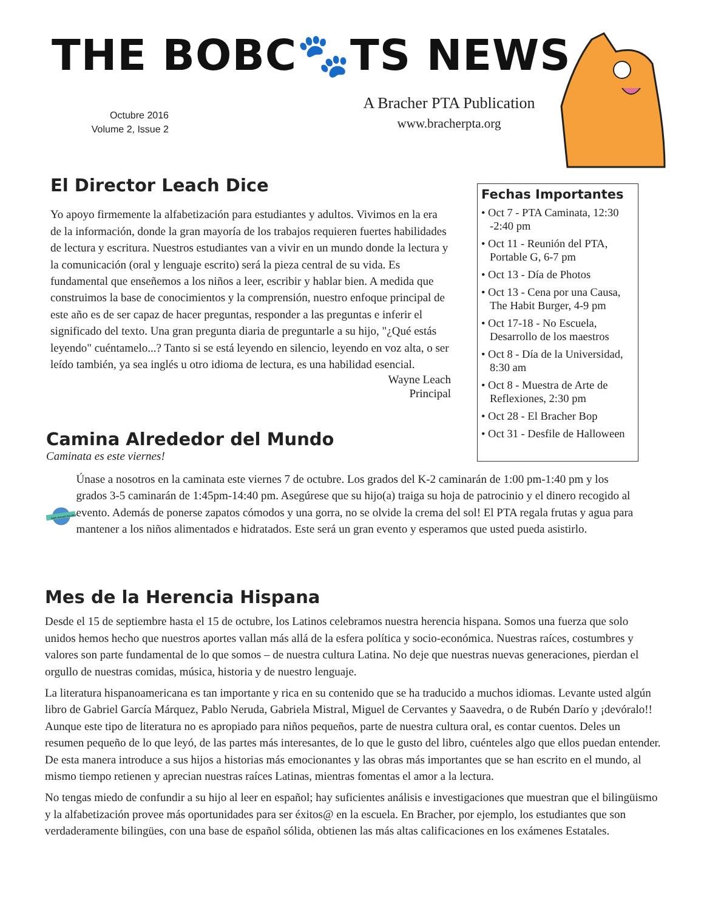THE BOBC🐾TS NEWS
Octubre 2016
Volume 2, Issue 2
A Bracher PTA Publication
www.bracherpta.org
El Director Leach Dice
Yo apoyo firmemente la alfabetización para estudiantes y adultos. Vivimos en la era de la información, donde la gran mayoría de los trabajos requieren fuertes habilidades de lectura y escritura. Nuestros estudiantes van a vivir en un mundo donde la lectura y la comunicación (oral y lenguaje escrito) será la pieza central de su vida. Es fundamental que enseñemos a los niños a leer, escribir y hablar bien. A medida que construimos la base de conocimientos y la comprensión, nuestro enfoque principal de este año es de ser capaz de hacer preguntas, responder a las preguntas e inferir el significado del texto. Una gran pregunta diaria de preguntarle a su hijo, "¿Qué estás leyendo" cuéntamelo...? Tanto si se está leyendo en silencio, leyendo en voz alta, o ser leído también, ya sea inglés u otro idioma de lectura, es una habilidad esencial.
Wayne Leach
Principal
Fechas Importantes
• Oct 7 - PTA Caminata, 12:30 -2:40 pm
• Oct 11 - Reunión del PTA, Portable G, 6-7 pm
• Oct 13 - Día de Photos
• Oct 13 - Cena por una Causa, The Habit Burger, 4-9 pm
• Oct 17-18 - No Escuela, Desarrollo de los maestros
• Oct 8 - Día de la Universidad, 8:30 am
• Oct 8 - Muestra de Arte de Reflexiones, 2:30 pm
• Oct 28 - El Bracher Bop
• Oct 31 - Desfile de Halloween
Camina Alrededor del Mundo
Caminata es este viernes!
Walk-Around-the-World
Únase a nosotros en la caminata este viernes 7 de octubre. Los grados del K-2 caminarán de 1:00 pm-1:40 pm y los grados 3-5 caminarán de 1:45pm-14:40 pm. Asegúrese que su hijo(a) traiga su hoja de patrocinio y el dinero recogido al evento. Además de ponerse zapatos cómodos y una gorra, no se olvide la crema del sol! El PTA regala frutas y agua para mantener a los niños alimentados e hidratados. Este será un gran evento y esperamos que usted pueda asistirlo.
Mes de la Herencia Hispana
Desde el 15 de septiembre hasta el 15 de octubre, los Latinos celebramos nuestra herencia hispana. Somos una fuerza que solo unidos hemos hecho que nuestros aportes vallan más allá de la esfera política y socio-económica. Nuestras raíces, costumbres y valores son parte fundamental de lo que somos – de nuestra cultura Latina. No deje que nuestras nuevas generaciones, pierdan el orgullo de nuestras comidas, música, historia y de nuestro lenguaje.
La literatura hispanoamericana es tan importante y rica en su contenido que se ha traducido a muchos idiomas. Levante usted algún libro de Gabriel García Márquez, Pablo Neruda, Gabriela Mistral, Miguel de Cervantes y Saavedra, o de Rubén Darío y ¡devóralo!! Aunque este tipo de literatura no es apropiado para niños pequeños, parte de nuestra cultura oral, es contar cuentos. Deles un resumen pequeño de lo que leyó, de las partes más interesantes, de lo que le gusto del libro, cuénteles algo que ellos puedan entender. De esta manera introduce a sus hijos a historias más emocionantes y las obras más importantes que se han escrito en el mundo, al mismo tiempo retienen y aprecian nuestras raíces Latinas, mientras fomentas el amor a la lectura.
No tengas miedo de confundir a su hijo al leer en español; hay suficientes análisis e investigaciones que muestran que el bilingüismo y la alfabetización provee más oportunidades para ser éxitos@ en la escuela. En Bracher, por ejemplo, los estudiantes que son verdaderamente bilingües, con una base de español sólida, obtienen las más altas calificaciones en los exámenes Estatales.